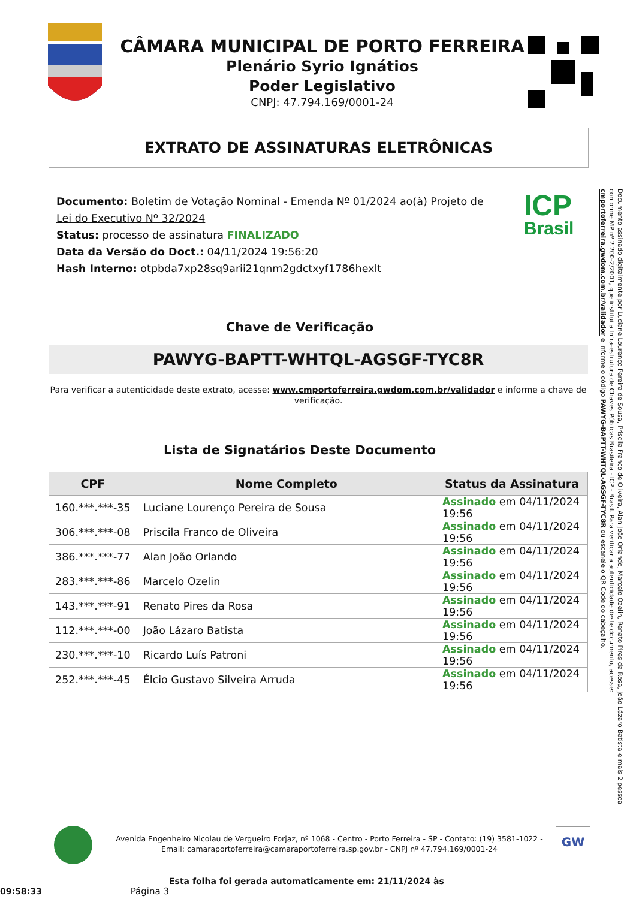CÂMARA MUNICIPAL DE PORTO FERREIRA
Plenário Syrio Ignátios
Poder Legislativo
CNPJ: 47.794.169/0001-24
EXTRATO DE ASSINATURAS ELETRÔNICAS
Documento: Boletim de Votação Nominal - Emenda Nº 01/2024 ao(à) Projeto de Lei do Executivo Nº 32/2024
Status: processo de assinatura FINALIZADO
Data da Versão do Doct.: 04/11/2024 19:56:20
Hash Interno: otpbda7xp28sq9arii21qnm2gdctxyf1786hexlt
ICP
Brasil
Chave de Verificação
PAWYG-BAPTT-WHTQL-AGSGF-TYC8R
Para verificar a autenticidade deste extrato, acesse: www.cmportoferreira.gwdom.com.br/validador e informe a chave de verificação.
Lista de Signatários Deste Documento
| CPF | Nome Completo | Status da Assinatura |
| --- | --- | --- |
| 160.***.***-35 | Luciane Lourenço Pereira de Sousa | Assinado em 04/11/2024 19:56 |
| 306.***.***-08 | Priscila Franco de Oliveira | Assinado em 04/11/2024 19:56 |
| 386.***.***-77 | Alan João Orlando | Assinado em 04/11/2024 19:56 |
| 283.***.***-86 | Marcelo Ozelin | Assinado em 04/11/2024 19:56 |
| 143.***.***-91 | Renato Pires da Rosa | Assinado em 04/11/2024 19:56 |
| 112.***.***-00 | João Lázaro Batista | Assinado em 04/11/2024 19:56 |
| 230.***.***-10 | Ricardo Luís Patroni | Assinado em 04/11/2024 19:56 |
| 252.***.***-45 | Élcio Gustavo Silveira Arruda | Assinado em 04/11/2024 19:56 |
Avenida Engenheiro Nicolau de Vergueiro Forjaz, nº 1068 - Centro - Porto Ferreira - SP - Contato: (19) 3581-1022 -
Email: camaraportoferreira@camaraportoferreira.sp.gov.br - CNPJ nº 47.794.169/0001-24
GW
Esta folha foi gerada automaticamente em: 21/11/2024 às 09:58:33 Página 3
Documento assinado digitalmente por Luciane Lourenço Pereira de Sousa, Priscila Franco de Oliveira, Alan João Orlando, Marcelo Ozelin, Renato Pires da Rosa, João Lázaro Batista e mais 2 pessoa conforme MP nº 2.200-2/2001, que institui a Infra-estrutura de Chaves Públicas Brasileira - ICP - Brasil. Para verificar a autenticidade deste documento, acesse: cmportoferreira.gwdom.com.br/validador e informe o código PAWYG-BAPTT-WHTQL-AGSGF-TYC8R ou escaneie o QR Code do cabeçalho.